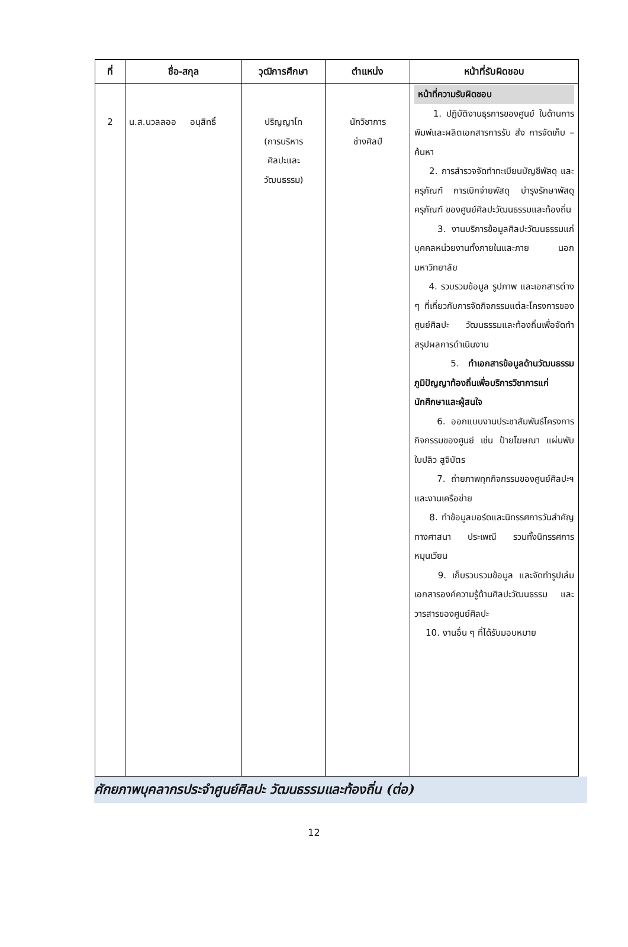| ที่ | ชื่อ-สกุล | วุฒิการศึกษา | ตำแหน่ง | หน้าที่รับผิดชอบ |
| --- | --- | --- | --- | --- |
| 2 | น.ส.นวลลออ อนุสิทธิ์ | ปริญญาโท (การบริหาร ศิลปะและ วัฒนธรรม) | นักวิชาการ ช่างศิลป์ | หน้าที่ความรับผิดชอบ 1. ปฏิบัติงานธุรการของศูนย์ ในด้านการพิมพ์และผลิตเอกสารการรับ ส่ง การจัดเก็บ – ค้นหา 2. การสำรวจจัดทำทะเบียนบัญชีพัสดุ และครุภัณฑ์ การเบิกจ่ายพัสดุ บำรุงรักษาพัสดุ ครุภัณฑ์ ของศูนย์ศิลปะวัฒนธรรมและท้องถิ่น 3. งานบริการข้อมูลศิลปะวัฒนธรรมแก่บุคคลหน่วยงานทั้งภายในและภาย นอกมหาวิทยาลัย 4. รวบรวมข้อมูล รูปภาพ และเอกสารต่าง ๆ ที่เกี่ยวกับการจัดกิจกรรมแต่ละโครงการของศูนย์ศิลปะ วัฒนธรรมและท้องถิ่นเพื่อจัดทำสรุปผลการดำเนินงาน 5. ทำเอกสารข้อมูลด้านวัฒนธรรมภูมิปัญญาท้องถิ่นเพื่อบริการวิชาการแก่นักศึกษาและผู้สนใจ 6. ออกแบบงานประชาสัมพันธ์โครงการ กิจกรรมของศูนย์ เช่น ป้ายโฆษณา แผ่นพับ ใบปลิว สูจิบัตร 7. ถ่ายภาพทุกกิจกรรมของศูนย์ศิลปะฯ และงานเครือข่าย 8. ทำข้อมูลบอร์ดและนิทรรศการวันสำคัญทางศาสนา ประเพณี รวมทั้งนิทรรศการหมุนเวียน 9. เก็บรวบรวมข้อมูล และจัดทำรูปเล่มเอกสารองค์ความรู้ด้านศิลปะวัฒนธรรม และวารสารของศูนย์ศิลปะ 10. งานอื่น ๆ ที่ได้รับมอบหมาย |
ศักยภาพบุคลากรประจำศูนย์ศิลปะ วัฒนธรรมและท้องถิ่น (ต่อ)
12